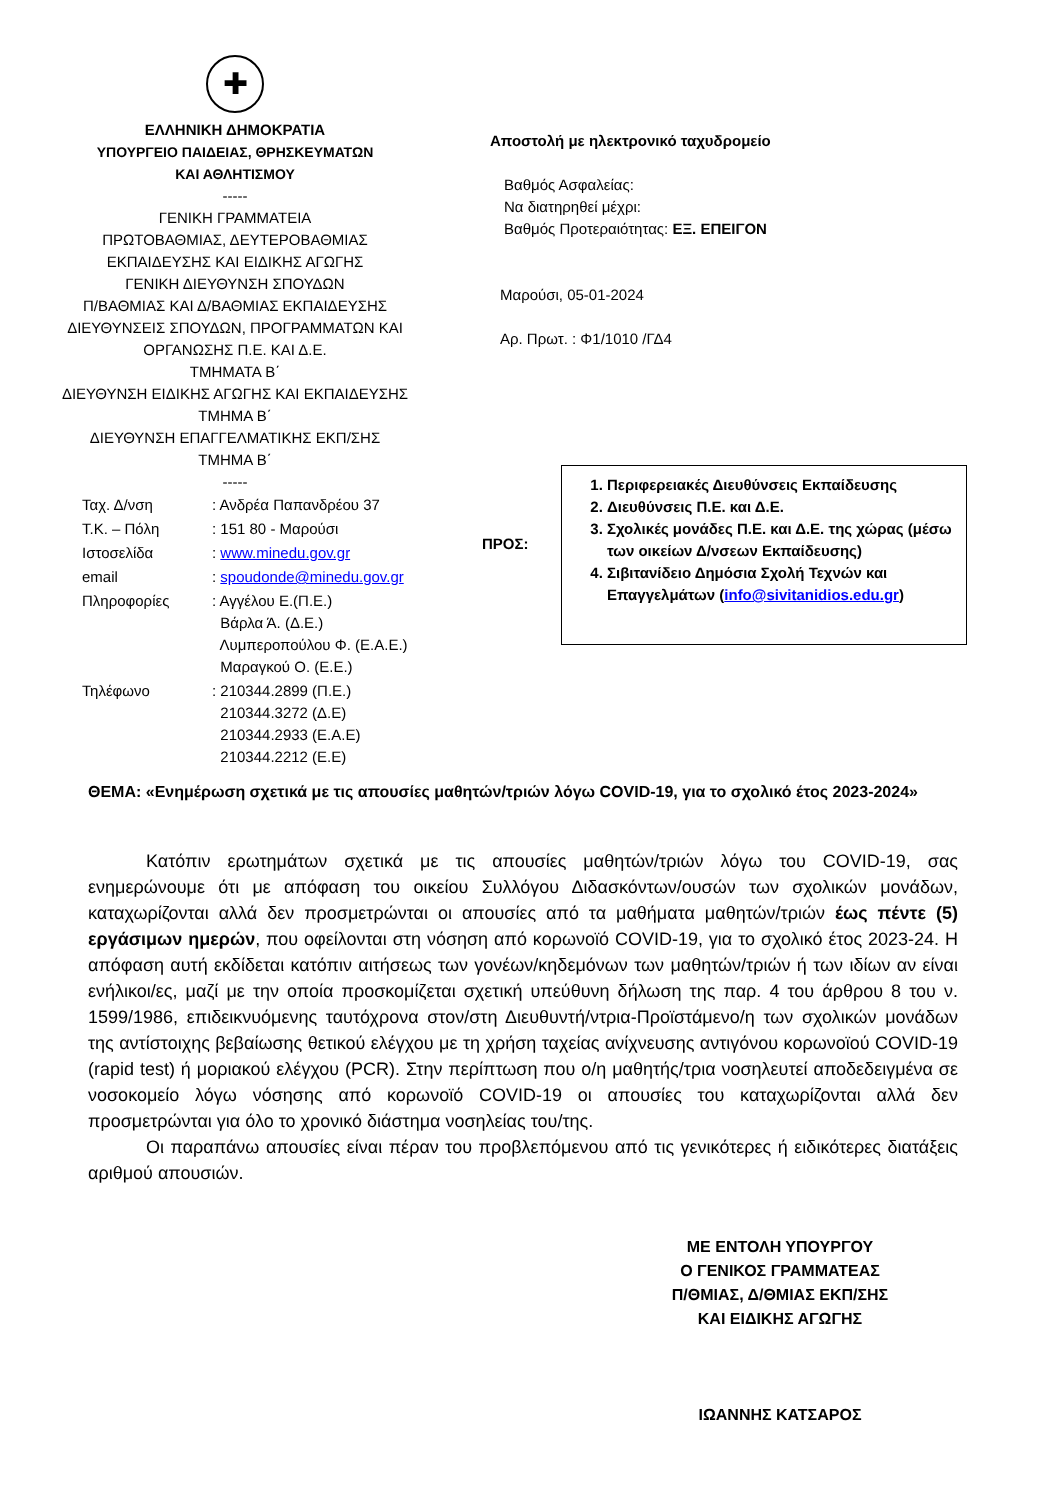✚
ΕΛΛΗΝΙΚΗ ΔΗΜΟΚΡΑΤΙΑ
ΥΠΟΥΡΓΕΙΟ ΠΑΙΔΕΙΑΣ, ΘΡΗΣΚΕΥΜΑΤΩΝ
ΚΑΙ ΑΘΛΗΤΙΣΜΟΥ
-----
ΓΕΝΙΚΗ ΓΡΑΜΜΑΤΕΙΑ
ΠΡΩΤΟΒΑΘΜΙΑΣ, ΔΕΥΤΕΡΟΒΑΘΜΙΑΣ
ΕΚΠΑΙΔΕΥΣΗΣ ΚΑΙ ΕΙΔΙΚΗΣ ΑΓΩΓΗΣ
ΓΕΝΙΚΗ ΔΙΕΥΘΥΝΣΗ ΣΠΟΥΔΩΝ
Π/ΒΑΘΜΙΑΣ ΚΑΙ Δ/ΒΑΘΜΙΑΣ ΕΚΠΑΙΔΕΥΣΗΣ
ΔΙΕΥΘΥΝΣΕΙΣ ΣΠΟΥΔΩΝ, ΠΡΟΓΡΑΜΜΑΤΩΝ ΚΑΙ
ΟΡΓΑΝΩΣΗΣ Π.Ε. ΚΑΙ Δ.Ε.
ΤΜΗΜΑΤΑ Β΄
ΔΙΕΥΘΥΝΣΗ ΕΙΔΙΚΗΣ ΑΓΩΓΗΣ ΚΑΙ ΕΚΠΑΙΔΕΥΣΗΣ
ΤΜΗΜΑ Β΄
ΔΙΕΥΘΥΝΣΗ ΕΠΑΓΓΕΛΜΑΤΙΚΗΣ ΕΚΠ/ΣΗΣ
ΤΜΗΜΑ Β΄
-----
Αποστολή με ηλεκτρονικό ταχυδρομείο
Βαθμός Ασφαλείας:
Να διατηρηθεί μέχρι:
Βαθμός Προτεραιότητας: ΕΞ. ΕΠΕΙΓΟΝ
Μαρούσι, 05-01-2024
Αρ. Πρωτ. : Φ1/1010 /ΓΔ4
| Ταχ. Δ/νση | : Ανδρέα Παπανδρέου 37 |
| Τ.Κ. – Πόλη | : 151 80 - Μαρούσι |
| Ιστοσελίδα | : www.minedu.gov.gr |
| email | : spoudonde@minedu.gov.gr |
| Πληροφορίες | : Αγγέλου Ε.(Π.Ε.) Βάρλα Ά. (Δ.Ε.) Λυμπεροπούλου Φ. (Ε.Α.Ε.) Μαραγκού Ο. (Ε.Ε.) |
| Τηλέφωνο | : 210344.2899 (Π.Ε.) 210344.3272 (Δ.Ε) 210344.2933 (Ε.Α.Ε) 210344.2212 (Ε.Ε) |
ΠΡΟΣ:
1. Περιφερειακές Διευθύνσεις Εκπαίδευσης
2. Διευθύνσεις Π.Ε. και Δ.Ε.
3. Σχολικές μονάδες Π.Ε. και Δ.Ε. της χώρας (μέσω των οικείων Δ/νσεων Εκπαίδευσης)
4. Σιβιτανίδειο Δημόσια Σχολή Τεχνών και Επαγγελμάτων (info@sivitanidios.edu.gr)
ΘΕΜΑ: «Ενημέρωση σχετικά με τις απουσίες μαθητών/τριών λόγω COVID-19, για το σχολικό έτος 2023-2024»
Κατόπιν ερωτημάτων σχετικά με τις απουσίες μαθητών/τριών λόγω του COVID-19, σας ενημερώνουμε ότι με απόφαση του οικείου Συλλόγου Διδασκόντων/ουσών των σχολικών μονάδων, καταχωρίζονται αλλά δεν προσμετρώνται οι απουσίες από τα μαθήματα μαθητών/τριών έως πέντε (5) εργάσιμων ημερών, που οφείλονται στη νόσηση από κορωνοϊό COVID-19, για το σχολικό έτος 2023-24. Η απόφαση αυτή εκδίδεται κατόπιν αιτήσεως των γονέων/κηδεμόνων των μαθητών/τριών ή των ιδίων αν είναι ενήλικοι/ες, μαζί με την οποία προσκομίζεται σχετική υπεύθυνη δήλωση της παρ. 4 του άρθρου 8 του ν. 1599/1986, επιδεικνυόμενης ταυτόχρονα στον/στη Διευθυντή/ντρια-Προϊστάμενο/η των σχολικών μονάδων της αντίστοιχης βεβαίωσης θετικού ελέγχου με τη χρήση ταχείας ανίχνευσης αντιγόνου κορωνοϊού COVID-19 (rapid test) ή μοριακού ελέγχου (PCR). Στην περίπτωση που ο/η μαθητής/τρια νοσηλευτεί αποδεδειγμένα σε νοσοκομείο λόγω νόσησης από κορωνοϊό COVID-19 οι απουσίες του καταχωρίζονται αλλά δεν προσμετρώνται για όλο το χρονικό διάστημα νοσηλείας του/της.
Οι παραπάνω απουσίες είναι πέραν του προβλεπόμενου από τις γενικότερες ή ειδικότερες διατάξεις αριθμού απουσιών.
ΜΕ ΕΝΤΟΛΗ ΥΠΟΥΡΓΟΥ
Ο ΓΕΝΙΚΟΣ ΓΡΑΜΜΑΤΕΑΣ
Π/ΘΜΙΑΣ, Δ/ΘΜΙΑΣ ΕΚΠ/ΣΗΣ
ΚΑΙ ΕΙΔΙΚΗΣ ΑΓΩΓΗΣ
ΙΩΑΝΝΗΣ ΚΑΤΣΑΡΟΣ